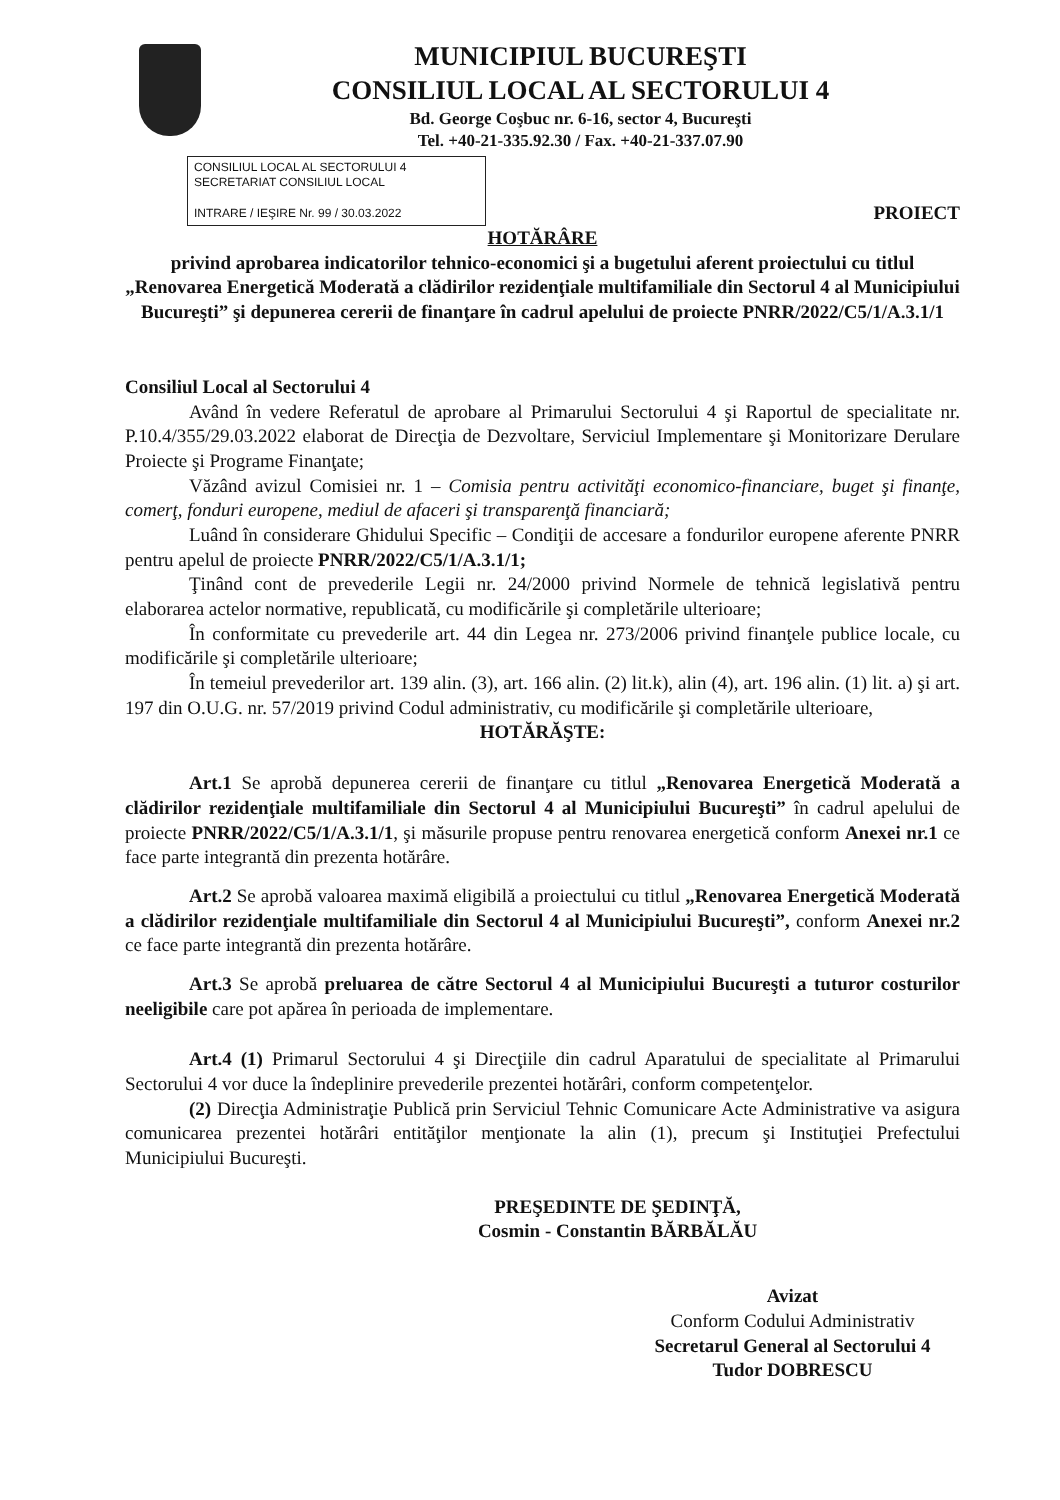MUNICIPIUL BUCUREŞTI
CONSILIUL LOCAL AL SECTORULUI 4
Bd. George Coşbuc nr. 6-16, sector 4, Bucureşti
Tel. +40-21-335.92.30 / Fax. +40-21-337.07.90
CONSILIUL LOCAL AL SECTORULUI 4
SECRETARIAT CONSILIUL LOCAL
INTRARE / IEŞIRE Nr. 99 / 30.03.2022
PROIECT
HOTĂRÂRE
privind aprobarea indicatorilor tehnico-economici şi a bugetului aferent proiectului cu titlul „Renovarea Energetică Moderată a clădirilor rezidenţiale multifamiliale din Sectorul 4 al Municipiului Bucureşti” şi depunerea cererii de finanţare în cadrul apelului de proiecte PNRR/2022/C5/1/A.3.1/1
Consiliul Local al Sectorului 4
Având în vedere Referatul de aprobare al Primarului Sectorului 4 şi Raportul de specialitate nr. P.10.4/355/29.03.2022 elaborat de Direcţia de Dezvoltare, Serviciul Implementare şi Monitorizare Derulare Proiecte şi Programe Finanţate;
Văzând avizul Comisiei nr. 1 – Comisia pentru activităţi economico-financiare, buget şi finanţe, comerţ, fonduri europene, mediul de afaceri şi transparenţă financiară;
Luând în considerare Ghidului Specific – Condiţii de accesare a fondurilor europene aferente PNRR pentru apelul de proiecte PNRR/2022/C5/1/A.3.1/1;
Ţinând cont de prevederile Legii nr. 24/2000 privind Normele de tehnică legislativă pentru elaborarea actelor normative, republicată, cu modificările şi completările ulterioare;
În conformitate cu prevederile art. 44 din Legea nr. 273/2006 privind finanţele publice locale, cu modificările şi completările ulterioare;
În temeiul prevederilor art. 139 alin. (3), art. 166 alin. (2) lit.k), alin (4), art. 196 alin. (1) lit. a) şi art. 197 din O.U.G. nr. 57/2019 privind Codul administrativ, cu modificările şi completările ulterioare,
HOTĂRĂŞTE:
Art.1 Se aprobă depunerea cererii de finanţare cu titlul „Renovarea Energetică Moderată a clădirilor rezidenţiale multifamiliale din Sectorul 4 al Municipiului Bucureşti” în cadrul apelului de proiecte PNRR/2022/C5/1/A.3.1/1, şi măsurile propuse pentru renovarea energetică conform Anexei nr.1 ce face parte integrantă din prezenta hotărâre.
Art.2 Se aprobă valoarea maximă eligibilă a proiectului cu titlul „Renovarea Energetică Moderată a clădirilor rezidenţiale multifamiliale din Sectorul 4 al Municipiului Bucureşti”, conform Anexei nr.2 ce face parte integrantă din prezenta hotărâre.
Art.3 Se aprobă preluarea de către Sectorul 4 al Municipiului Bucureşti a tuturor costurilor neeligibile care pot apărea în perioada de implementare.
Art.4 (1) Primarul Sectorului 4 şi Direcţiile din cadrul Aparatului de specialitate al Primarului Sectorului 4 vor duce la îndeplinire prevederile prezentei hotărâri, conform competenţelor.
(2) Direcţia Administraţie Publică prin Serviciul Tehnic Comunicare Acte Administrative va asigura comunicarea prezentei hotărâri entităţilor menţionate la alin (1), precum şi Instituţiei Prefectului Municipiului Bucureşti.
PREŞEDINTE DE ŞEDINŢĂ,
Cosmin - Constantin BĂRBĂLĂU
Avizat
Conform Codului Administrativ
Secretarul General al Sectorului 4
Tudor DOBRESCU